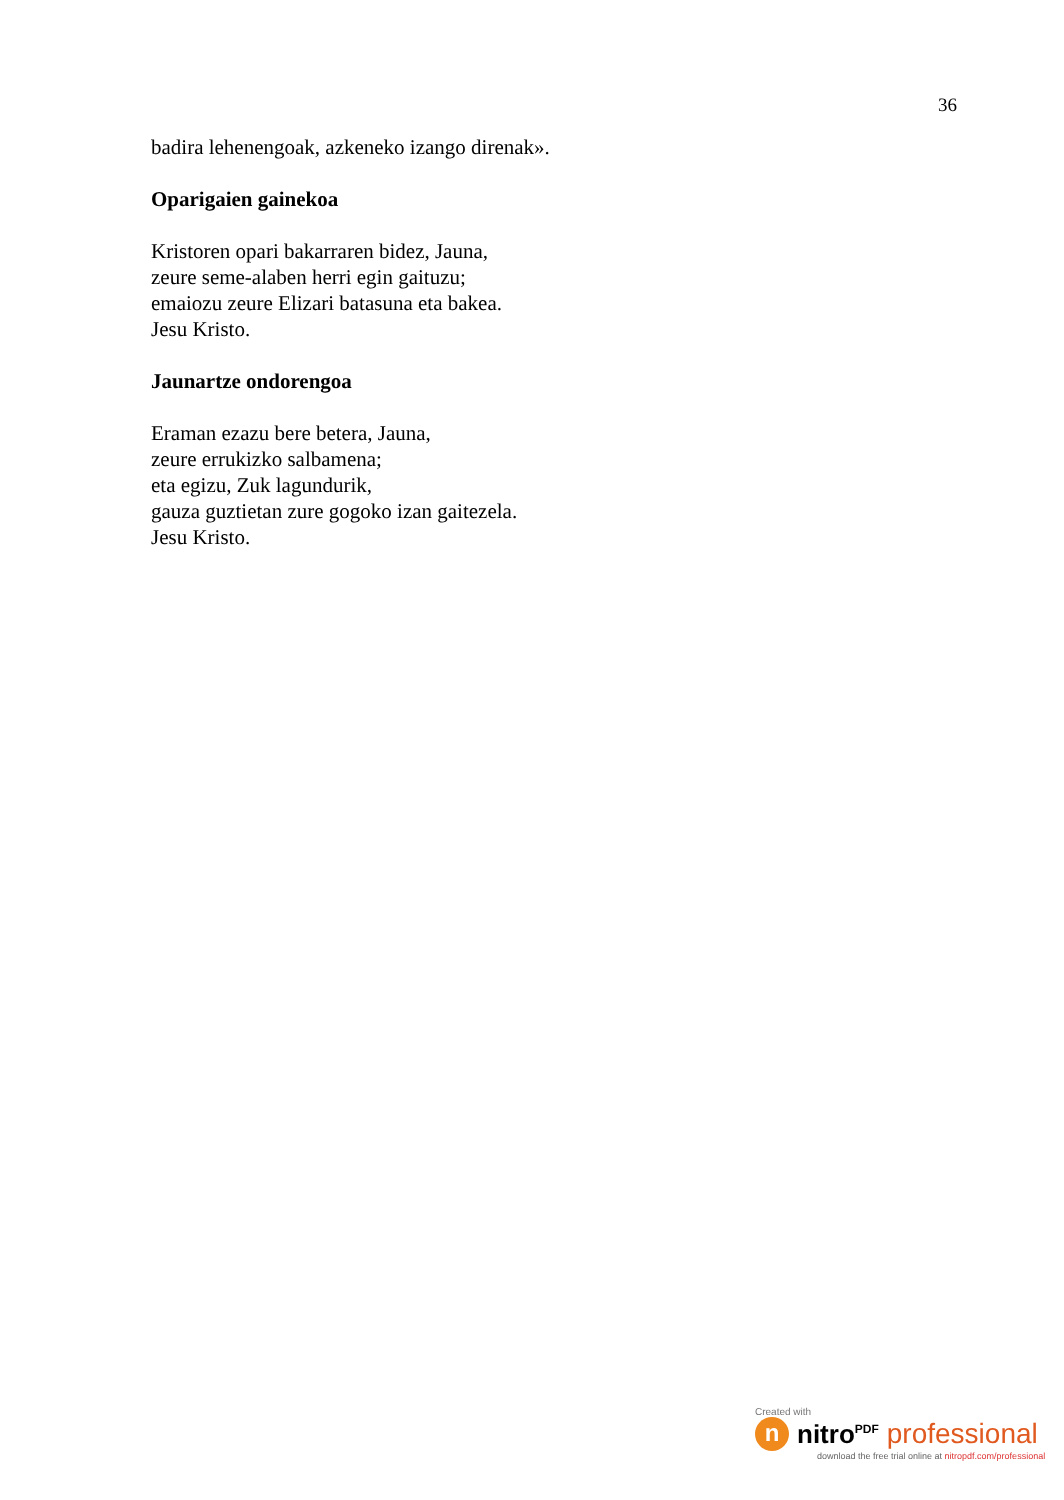36
badira lehenengoak, azkeneko izango direnak».
Oparigaien gainekoa
Kristoren opari bakarraren bidez, Jauna,
zeure seme-alaben herri egin gaituzu;
emaiozu zeure Elizari batasuna eta bakea.
Jesu Kristo.
Jaunartze ondorengoa
Eraman ezazu bere betera, Jauna,
zeure errukizko salbamena;
eta egizu, Zuk lagundurik,
gauza guztietan zure gogoko izan gaitezela.
Jesu Kristo.
Created with
n
nitro<sup>PDF</sup> professional
download the free trial online at nitropdf.com/professional